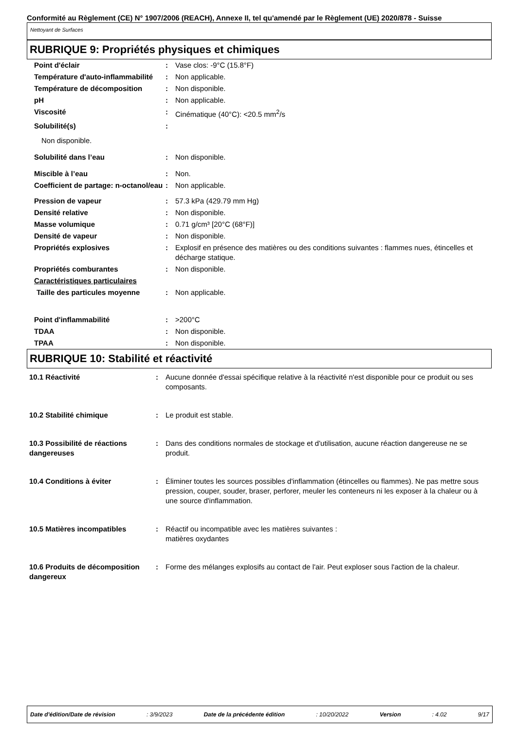Conformité au Règlement (CE) N° 1907/2006 (REACH), Annexe II, tel qu'amendé par le Règlement (UE) 2020/878 - Suisse
Nettoyant de Surfaces
RUBRIQUE 9: Propriétés physiques et chimiques
| Point d'éclair | : | Vase clos: -9°C (15.8°F) |
| Température d'auto-inflammabilité | : | Non applicable. |
| Température de décomposition | : | Non disponible. |
| pH | : | Non applicable. |
| Viscosité | : | Cinématique (40°C): <20.5 mm<sup>2</sup>/s |
| Solubilité(s) | : | |
| Non disponible. | | |
| Solubilité dans l’eau | : | Non disponible. |
| Miscible à l’eau | : | Non. |
| Coefficient de partage: n-octanol/eau | : | Non applicable. |
| Pression de vapeur | : | 57.3 kPa (429.79 mm Hg) |
| Densité relative | : | Non disponible. |
| Masse volumique | : | 0.71 g/cm³ [20°C (68°F)] |
| Densité de vapeur | : | Non disponible. |
| Propriétés explosives | : | Explosif en présence des matières ou des conditions suivantes : flammes nues, étincelles et décharge statique. |
| Propriétés comburantes | : | Non disponible. |
| Caractéristiques particulaires | | |
| Taille des particules moyenne | : | Non applicable. |
| Point d'inflammabilité | : | >200°C |
| TDAA | : | Non disponible. |
| TPAA | : | Non disponible. |
RUBRIQUE 10: Stabilité et réactivité
| 10.1 Réactivité | : | Aucune donnée d'essai spécifique relative à la réactivité n'est disponible pour ce produit ou ses composants. |
| 10.2 Stabilité chimique | : | Le produit est stable. |
| 10.3 Possibilité de réactions dangereuses | : | Dans des conditions normales de stockage et d'utilisation, aucune réaction dangereuse ne se produit. |
| 10.4 Conditions à éviter | : | Éliminer toutes les sources possibles d'inflammation (étincelles ou flammes). Ne pas mettre sous pression, couper, souder, braser, perforer, meuler les conteneurs ni les exposer à la chaleur ou à une source d'inflammation. |
| 10.5 Matières incompatibles | : | Réactif ou incompatible avec les matières suivantes : matières oxydantes |
| 10.6 Produits de décomposition dangereux | : | Forme des mélanges explosifs au contact de l'air. Peut exploser sous l'action de la chaleur. |
Date d'édition/Date de révision : 3/9/2023 Date de la précédente édition : 10/20/2022 Version : 4.02 9/17